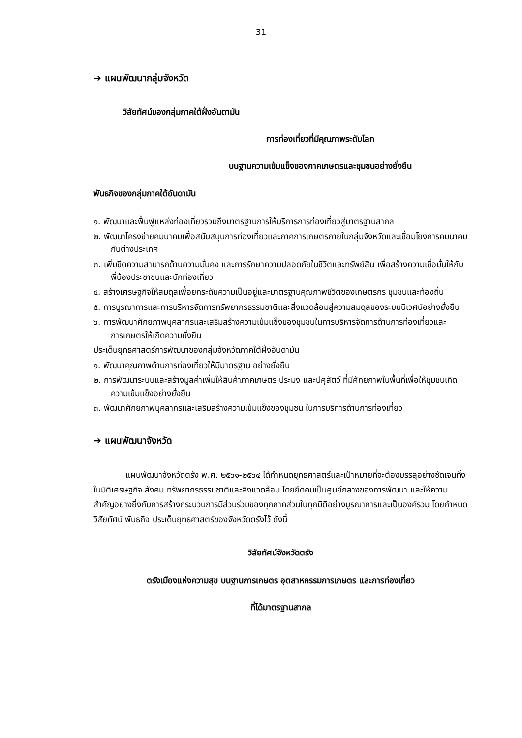31
➔ แผนพัฒนากลุ่มจังหวัด
วิสัยทัศน์ของกลุ่มภาคใต้ฝั่งอันดามัน
การท่องเที่ยวที่มีคุณภาพระดับโลก
บนฐานความเข้มแข็งของภาคเกษตรและชุมชนอย่างยั่งยืน
พันธกิจของกลุ่มภาคใต้อันดามัน
๑. พัฒนาและฟื้นฟูแหล่งท่องเที่ยวรวมถึงมาตรฐานการให้บริการการท่องเที่ยวสู่มาตรฐานสากล
๒. พัฒนาโครงข่ายคมนาคมเพื่อสนับสนุนการท่องเที่ยวและภาคการเกษตรภายในกลุ่มจังหวัดและเชื่อมโยงการคมนาคมกับต่างประเทศ
๓. เพิ่มขีดความสามารถด้านความมั่นคง และการรักษาความปลอดภัยในชีวิตและทรัพย์สิน เพื่อสร้างความเชื่อมั่นให้กับพี่น้องประชาชนและนักท่องเที่ยว
๔. สร้างเศรษฐกิจให้สมดุลเพื่อยกระดับความเป็นอยู่และมาตรฐานคุณภาพชีวิตของเกษตรกร ชุมชนและท้องถิ่น
๕. การบูรณาการและการบริหารจัดการทรัพยากรธรรมชาติและสิ่งแวดล้อมสู่ความสมดุลของระบบนิเวศน์อย่างยั่งยืน
๖. การพัฒนาศักยภาพบุคลากรและเสริมสร้างความเข้มแข็งของชุมชนในการบริหารจัดการด้านการท่องเที่ยวและการเกษตรให้เกิดความยั่งยืน
ประเด็นยุทธศาสตร์การพัฒนาของกลุ่มจังหวัดภาคใต้ฝั่งอันดามัน
๑. พัฒนาคุณภาพด้านการท่องเที่ยวให้มีมาตรฐาน อย่างยั่งยืน
๒. การพัฒนาระบบและสร้างมูลค่าเพิ่มให้สินค้าภาคเกษตร ประมง และปศุสัตว์ ที่มีศักยภาพในพื้นที่เพื่อให้ชุมชนเกิดความเข้มแข็งอย่างยั่งยืน
๓. พัฒนาศักยภาพบุคลากรและเสริมสร้างความเข้มแข็งของชุมชน ในการบริการด้านการท่องเที่ยว
➔ แผนพัฒนาจังหวัด
แผนพัฒนาจังหวัดตรัง พ.ศ. ๒๕๖๑-๒๕๖๔ ได้กำหนดยุทธศาสตร์และเป้าหมายที่จะต้องบรรลุอย่างชัดเจนทั้งในมิติเศรษฐกิจ สังคม ทรัพยากรธรรมชาติและสิ่งแวดล้อม โดยยึดคนเป็นศูนย์กลางของการพัฒนา และให้ความสำคัญอย่างยิ่งกับการสร้างกระบวนการมีส่วนร่วมของทุกภาคส่วนในทุกมิติอย่างบูรณาการและเป็นองค์รวม โดยกำหนดวิสัยทัศน์ พันธกิจ ประเด็นยุทธศาสตร์ของจังหวัดตรังไว้ ดังนี้
วิสัยทัศน์จังหวัดตรัง
ตรังเมืองแห่งความสุข บนฐานการเกษตร อุตสาหกรรมการเกษตร และการท่องเที่ยว
ที่ได้มาตรฐานสากล